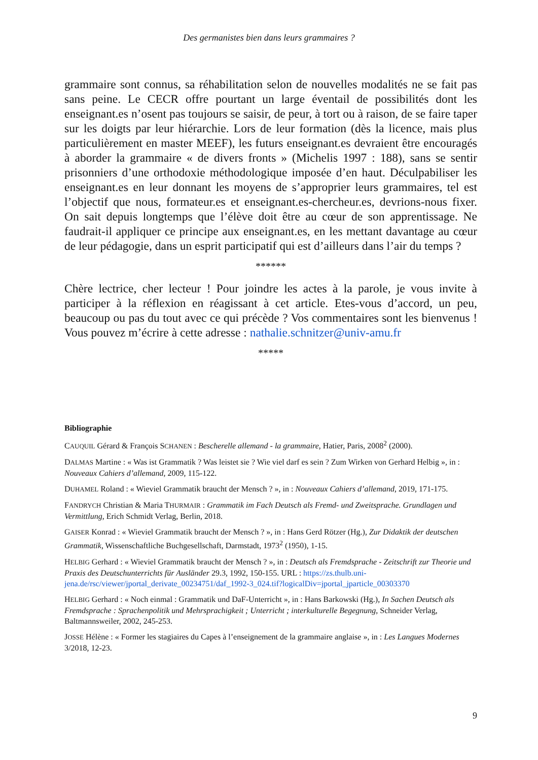Des germanistes bien dans leurs grammaires ?
grammaire sont connus, sa réhabilitation selon de nouvelles modalités ne se fait pas sans peine. Le CECR offre pourtant un large éventail de possibilités dont les enseignant.es n’osent pas toujours se saisir, de peur, à tort ou à raison, de se faire taper sur les doigts par leur hiérarchie. Lors de leur formation (dès la licence, mais plus particulièrement en master MEEF), les futurs enseignant.es devraient être encouragés à aborder la grammaire « de divers fronts » (Michelis 1997 : 188), sans se sentir prisonniers d’une orthodoxie méthodologique imposée d’en haut. Déculpabiliser les enseignant.es en leur donnant les moyens de s’approprier leurs grammaires, tel est l’objectif que nous, formateur.es et enseignant.es-chercheur.es, devrions-nous fixer. On sait depuis longtemps que l’élève doit être au cœur de son apprentissage. Ne faudrait-il appliquer ce principe aux enseignant.es, en les mettant davantage au cœur de leur pédagogie, dans un esprit participatif qui est d’ailleurs dans l’air du temps ?
******
Chère lectrice, cher lecteur ! Pour joindre les actes à la parole, je vous invite à participer à la réflexion en réagissant à cet article. Etes-vous d’accord, un peu, beaucoup ou pas du tout avec ce qui précède ? Vos commentaires sont les bienvenus ! Vous pouvez m’écrire à cette adresse : nathalie.schnitzer@univ-amu.fr
*****
Bibliographie
CAUQUIL Gérard & François SCHANEN : Bescherelle allemand - la grammaire, Hatier, Paris, 2008<sup>2</sup> (2000).
DALMAS Martine : « Was ist Grammatik ? Was leistet sie ? Wie viel darf es sein ? Zum Wirken von Gerhard Helbig », in : Nouveaux Cahiers d’allemand, 2009, 115-122.
DUHAMEL Roland : « Wieviel Grammatik braucht der Mensch ? », in : Nouveaux Cahiers d’allemand, 2019, 171-175.
FANDRYCH Christian & Maria THURMAIR : Grammatik im Fach Deutsch als Fremd- und Zweitsprache. Grundlagen und Vermittlung, Erich Schmidt Verlag, Berlin, 2018.
GAISER Konrad : « Wieviel Grammatik braucht der Mensch ? », in : Hans Gerd Rötzer (Hg.), Zur Didaktik der deutschen Grammatik, Wissenschaftliche Buchgesellschaft, Darmstadt, 1973<sup>2</sup> (1950), 1-15.
HELBIG Gerhard : « Wieviel Grammatik braucht der Mensch ? », in : Deutsch als Fremdsprache - Zeitschrift zur Theorie und Praxis des Deutschunterrichts für Ausländer 29.3, 1992, 150-155. URL : https://zs.thulb.uni-jena.de/rsc/viewer/jportal_derivate_00234751/daf_1992-3_024.tif?logicalDiv=jportal_jparticle_00303370
HELBIG Gerhard : « Noch einmal : Grammatik und DaF-Unterricht », in : Hans Barkowski (Hg.), In Sachen Deutsch als Fremdsprache : Sprachenpolitik und Mehrsprachigkeit ; Unterricht ; interkulturelle Begegnung, Schneider Verlag, Baltmannsweiler, 2002, 245-253.
JOSSE Hélène : « Former les stagiaires du Capes à l’enseignement de la grammaire anglaise », in : Les Langues Modernes 3/2018, 12-23.
9